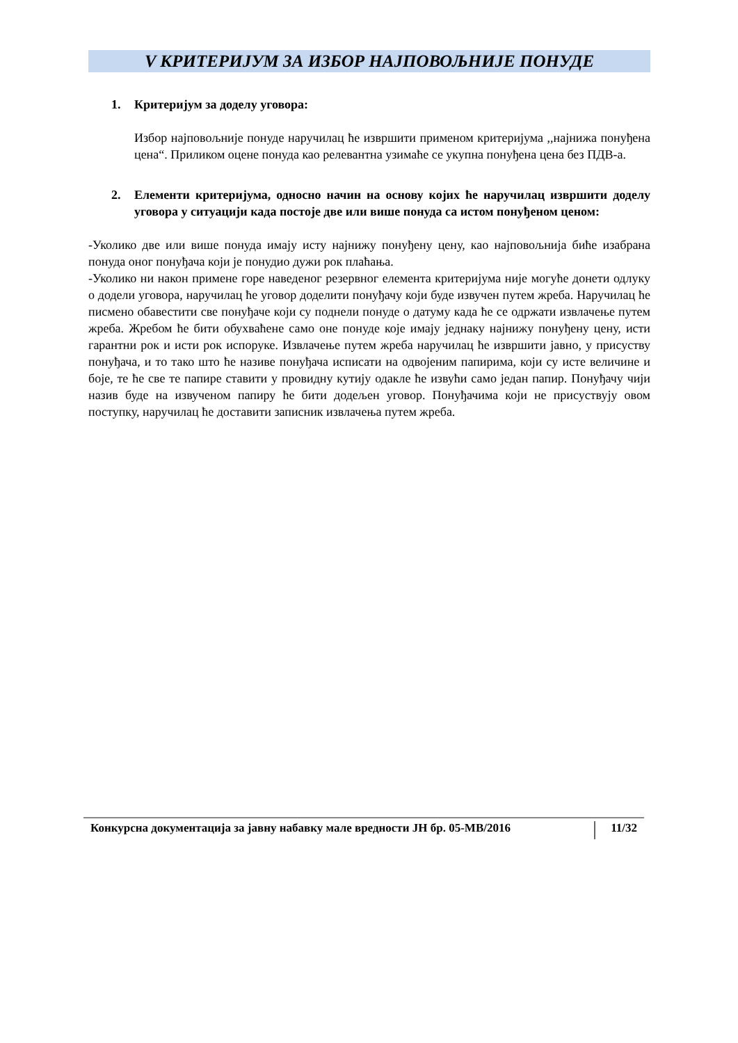V КРИТЕРИЈУМ ЗА ИЗБОР НАЈПОВОЉНИЈЕ ПОНУДЕ
1. Критеријум за доделу уговора:
Избор најповољније понуде наручилац ће извршити применом критеријума ,,најнижа понуђена цена“. Приликом оцене понуда као релевантна узимаће се укупна понуђена цена без ПДВ-а.
2. Елементи критеријума, односно начин на основу којих ће наручилац извршити доделу уговора у ситуацији када постоје две или више понуда са истом понуђеном ценом:
-Уколико две или више понуда имају исту најнижу понуђену цену, као најповољнија биће изабрана понуда оног понуђача који је понудио дужи рок плаћања.
-Уколико ни након примене горе наведеног резервног елемента критеријума није могуће донети одлуку о додели уговора, наручилац ће уговор доделити понуђачу који буде извучен путем жреба. Наручилац ће писмено обавестити све понуђаче који су поднели понуде о датуму када ће се одржати извлачење путем жреба. Жребом ће бити обухваћене само оне понуде које имају једнаку најнижу понуђену цену, исти гарантни рок и исти рок испоруке. Извлачење путем жреба наручилац ће извршити јавно, у присуству понуђача, и то тако што ће називе понуђача исписати на одвојеним папирима, који су исте величине и боје, те ће све те папире ставити у провидну кутију одакле ће извући само један папир. Понуђачу чији назив буде на извученом папиру ће бити додељен уговор. Понуђачима који не присуствују овом поступку, наручилац ће доставити записник извлачења путем жреба.
Конкурсна документација за јавну набавку мале вредности ЈН бр. 05-МВ/2016 11/32